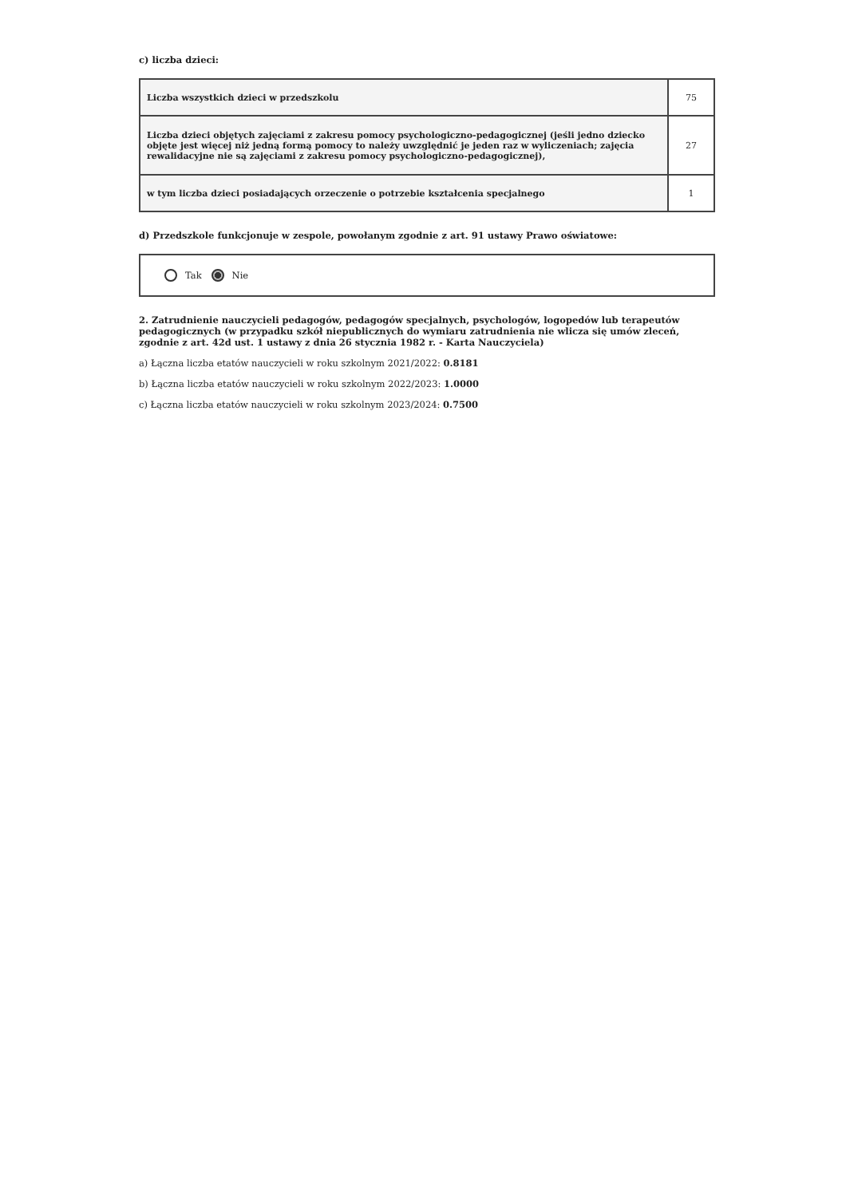c) liczba dzieci:
| Liczba wszystkich dzieci w przedszkolu | 75 |
| Liczba dzieci objętych zajęciami z zakresu pomocy psychologiczno-pedagogicznej (jeśli jedno dziecko objęte jest więcej niż jedną formą pomocy to należy uwzględnić je jeden raz w wyliczeniach; zajęcia rewalidacyjne nie są zajęciami z zakresu pomocy psychologiczno-pedagogicznej), | 27 |
| w tym liczba dzieci posiadających orzeczenie o potrzebie kształcenia specjalnego | 1 |
d) Przedszkole funkcjonuje w zespole, powołanym zgodnie z art. 91 ustawy Prawo oświatowe:
Tak Nie
2. Zatrudnienie nauczycieli pedagogów, pedagogów specjalnych, psychologów, logopedów lub terapeutów pedagogicznych (w przypadku szkół niepublicznych do wymiaru zatrudnienia nie wlicza się umów zleceń, zgodnie z art. 42d ust. 1 ustawy z dnia 26 stycznia 1982 r. - Karta Nauczyciela)
a) Łączna liczba etatów nauczycieli w roku szkolnym 2021/2022: 0.8181
b) Łączna liczba etatów nauczycieli w roku szkolnym 2022/2023: 1.0000
c) Łączna liczba etatów nauczycieli w roku szkolnym 2023/2024: 0.7500